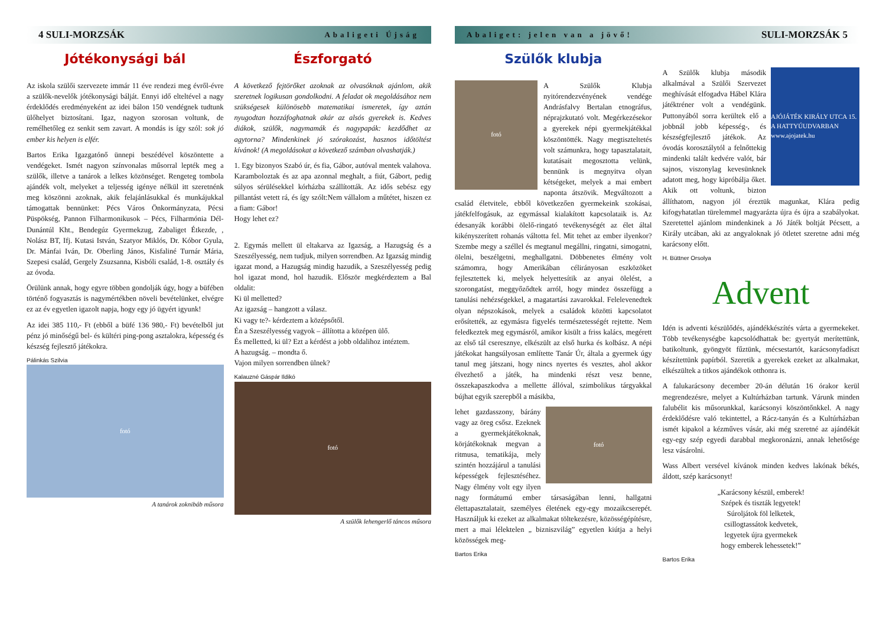4 SULI-MORZSÁK Abaligeti Újság
Jótékonysági bál
Az iskola szülői szervezete immár 11 éve rendezi meg évről-évre a szülők-nevelők jótékonysági bálját. Ennyi idő elteltével a nagy érdeklődés eredményeként az idei bálon 150 vendégnek tudtunk ülőhelyet biztosítani. Igaz, nagyon szorosan voltunk, de remélhetőleg ez senkit sem zavart. A mondás is így szól: sok jó ember kis helyen is elfér.
Bartos Erika Igazgatónő ünnepi beszédével köszöntette a vendégeket. Ismét nagyon színvonalas műsorral lepték meg a szülők, illetve a tanárok a lelkes közönséget. Rengeteg tombola ajándék volt, melyeket a teljesség igénye nélkül itt szeretnénk meg köszönni azoknak, akik felajánlásukkal és munkájukkal támogattak bennünket: Pécs Város Önkormányzata, Pécsi Püspökség, Pannon Filharmonikusok – Pécs, Filharmónia Dél-Dunántúl Kht., Bendegúz Gyermekzug, Zabaliget Étkezde, , Nolász BT, Ifj. Kutasi István, Szatyor Miklós, Dr. Kóbor Gyula, Dr. Mánfai Iván, Dr. Oberling János, Kisfaliné Turnár Mária, Szepesi család, Gergely Zsuzsanna, Kisbóli család, 1-8. osztály és az óvoda.
Örülünk annak, hogy egyre többen gondolják úgy, hogy a büfében történő fogyasztás is nagymértékben növeli bevételünket, elvégre ez az év egyetlen igazolt napja, hogy egy jó ügyért igyunk!
Az idei 385 110,- Ft (ebből a büfé 136 980,- Ft) bevételből jut pénz jó minőségű bel- és kültéri ping-pong asztalokra, képesség és készség fejlesztő játékokra.
Pálinkás Szilvia
fotó
A tanárok zoknibáb műsora
Észforgató
A következő fejtörőket azoknak az olvasóknak ajánlom, akik szeretnek logikusan gondolkodni. A feladat ok megoldásához nem szükségesek különösebb matematikai ismeretek, így aztán nyugodtan hozzáfoghatnak akár az alsós gyerekek is. Kedves diákok, szülők, nagymamák és nagypapák: kezdődhet az agytorna? Mindenkinek jó szórakozást, hasznos időtöltést kívánok! (A megoldásokat a következő számban olvashatják.)
1. Egy bizonyos Szabó úr, és fia, Gábor, autóval mentek valahova. Karamboloztak és az apa azonnal meghalt, a fiút, Gábort, pedig súlyos sérülésekkel kórházba szállították. Az idős sebész egy pillantást vetett rá, és így szólt:Nem vállalom a műtétet, hiszen ez a fiam: Gábor!
Hogy lehet ez?
2. Egymás mellett ül eltakarva az Igazság, a Hazugság és a Szeszélyesség, nem tudjuk, milyen sorrendben. Az Igazság mindig igazat mond, a Hazugság mindig hazudik, a Szeszélyesség pedig hol igazat mond, hol hazudik. Először megkérdeztem a Bal oldalit:
Ki ül melletted?
Az igazság – hangzott a válasz.
Ki vagy te?- kérdeztem a középsőtől.
Én a Szeszélyesség vagyok – állította a középen ülő.
És melletted, ki ül? Ezt a kérdést a jobb oldalihoz intéztem.
A hazugság. – mondta ő.
Vajon milyen sorrendben ülnek?
Kalauzné Gáspár Ildikó
fotó
A szülők lehengerlő táncos műsora
Abaliget: jelen van a jövő! SULI-MORZSÁK 5
Szülők klubja
fotó
A Szülők Klubja nyitórendezvényének vendége Andrásfalvy Bertalan etnográfus, néprajzkutató volt. Megérkezésekor a gyerekek népi gyermekjátékkal köszöntötték. Nagy megtiszteltetés volt számunkra, hogy tapasztalatait, kutatásait megosztotta velünk, bennünk is megnyitva olyan kétségeket, melyek a mai embert naponta átszövik. Megváltozott a család életvitele, ebből következően gyermekeink szokásai, játékfelfogásuk, az egymással kialakított kapcsolataik is. Az édesanyák korábbi ölelő-ringató tevékenységét az élet által kikényszerített rohanás váltotta fel. Mit tehet az ember ilyenkor? Szembe megy a széllel és megtanul megállni, ringatni, simogatni, ölelni, beszélgetni, meghallgatni. Döbbenetes élmény volt számomra, hogy Amerikában célirányosan eszközöket fejlesztettek ki, melyek helyettesítik az anyai ölelést, a szorongatást, meggyőződtek arról, hogy mindez összefügg a tanulási nehézségekkel, a magatartási zavarokkal. Felelevenedtek olyan népszokások, melyek a családok közötti kapcsolatot erősítették, az egymásra figyelés természetességét rejtette. Nem feledkeztek meg egymásról, amikor kisült a friss kalács, megérett az első tál cseresznye, elkészült az első hurka és kolbász. A népi játékokat hangsúlyosan említette Tanár Úr, általa a gyermek úgy tanul meg játszani, hogy nincs nyertes és vesztes, ahol akkor élvezhető a játék, ha mindenki részt vesz benne, összekapaszkodva a mellette állóval, szimbolikus tárgyakkal bújhat egyik szerepből a másikba,
fotó
lehet gazdasszony, bárány vagy az öreg csősz. Ezeknek a gyermekjátékoknak, körjátékoknak megvan a ritmusa, tematikája, mely szintén hozzájárul a tanulási képességek fejlesztéséhez. Nagy élmény volt egy ilyen nagy formátumú ember társaságában lenni, hallgatni élettapasztalatait, személyes életének egy-egy mozaikcserepét. Használjuk ki ezeket az alkalmakat töltekezésre, közösségépítésre, mert a mai lélektelen „ bizniszvilág” egyetlen kiútja a helyi közösségek meg-
Bartos Erika
AJÓJÁTÉK KIRÁLY UTCA 15. A HATTYÚUDVARBAN www.ajojatek.hu
A Szülők klubja második alkalmával a Szülői Szervezet meghívását elfogadva Hábel Klára játéktréner volt a vendégünk. Puttonyából sorra kerültek elő a jobbnál jobb képesség-, és készségfejlesztő játékok. Az óvodás korosztálytól a felnőttekig mindenki talált kedvére valót, bár sajnos, viszonylag kevesünknek adatott meg, hogy kipróbálja őket. Akik ott voltunk, bizton állíthatom, nagyon jól éreztük magunkat, Klára pedig kifogyhatatlan türelemmel magyarázta újra és újra a szabályokat. Szeretettel ajánlom mindenkinek a Jó Játék boltját Pécsett, a Király utcában, aki az angyaloknak jó ötletet szeretne adni még karácsony előtt.
H. Büttner Orsolya
Advent
Idén is adventi készülődés, ajándékkészítés várta a gyermekeket. Több tevékenységbe kapcsolódhattak be: gyertyát merítettünk, batikoltunk, gyöngyöt fűztünk, mécsestartót, karácsonyfadíszt készítettünk papírból. Szeretik a gyerekek ezeket az alkalmakat, elkészültek a titkos ajándékok otthonra is.
A falukarácsony december 20-án délután 16 órakor kerül megrendezésre, melyet a Kultúrházban tartunk. Várunk minden falubélit kis műsorunkkal, karácsonyi köszöntőnkkel. A nagy érdeklődésre való tekintettel, a Rácz-tanyán és a Kultúrházban ismét kipakol a kézműves vásár, aki még szeretné az ajándékát egy-egy szép egyedi darabbal megkoronázni, annak lehetősége lesz vásárolni.
Wass Albert versével kívánok minden kedves lakónak békés, áldott, szép karácsonyt!
„Karácsony készül, emberek!
Szépek és tiszták legyetek!
Súroljátok föl lelketek,
csillogtassátok kedvetek,
legyetek újra gyermekek
hogy emberek lehessetek!”
Bartos Erika